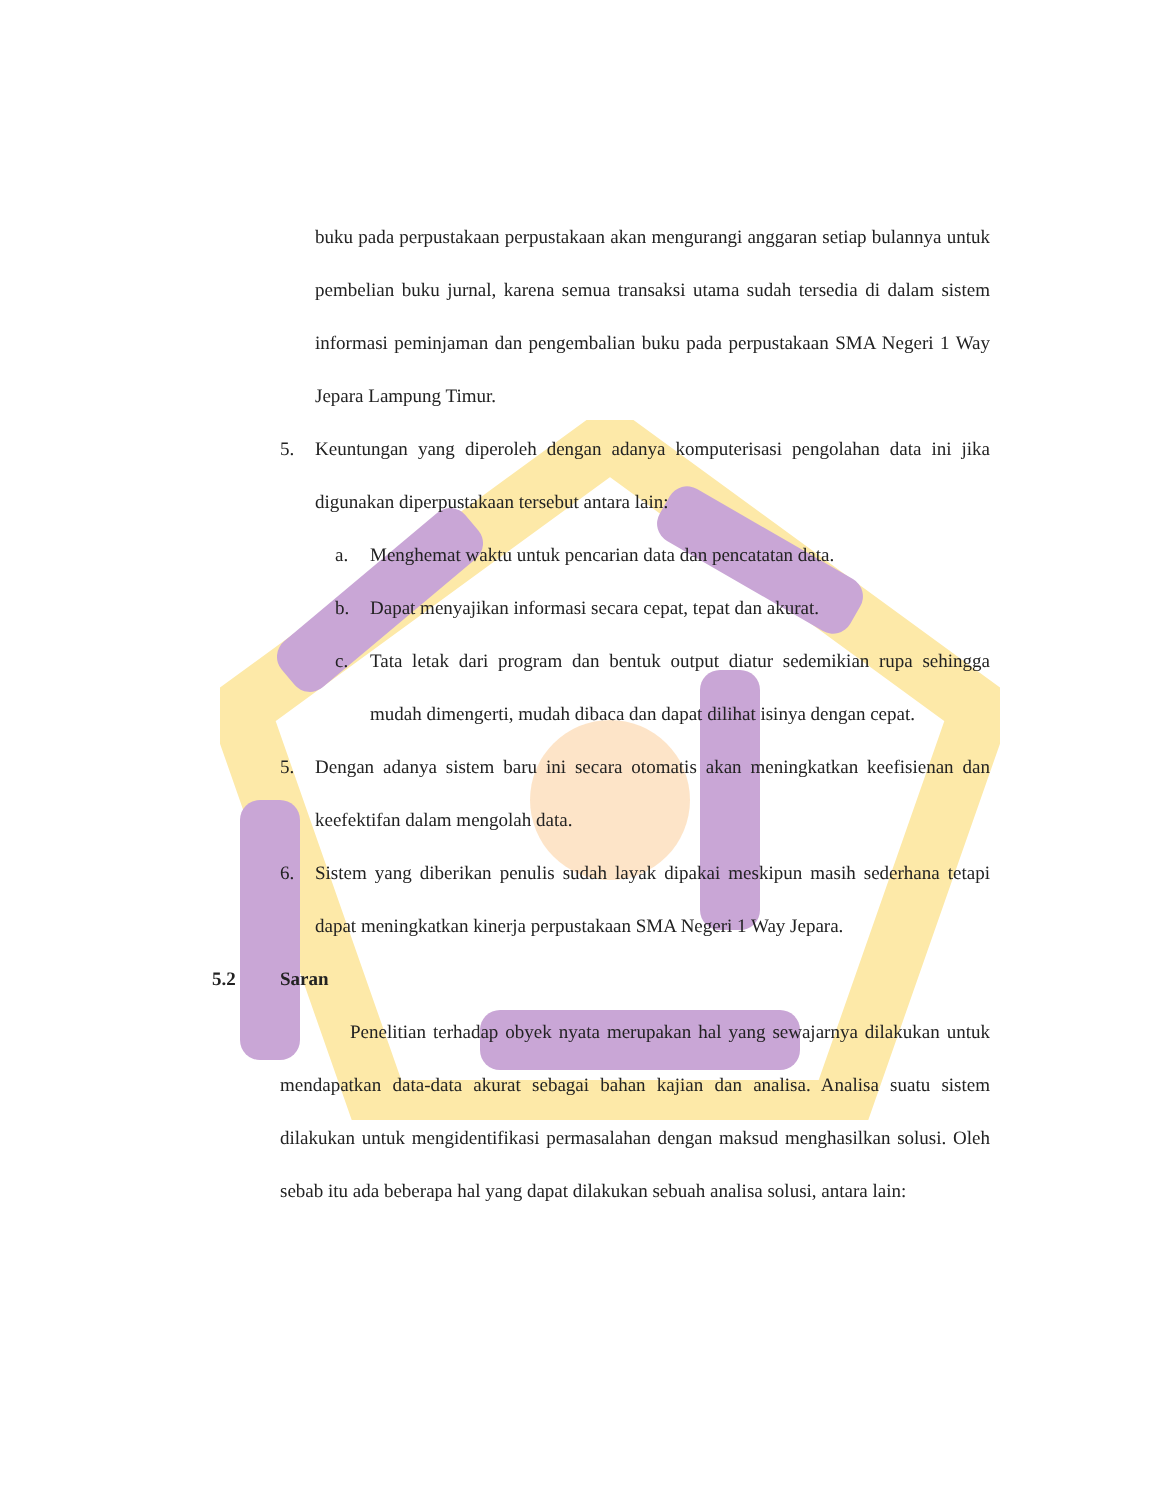buku pada perpustakaan perpustakaan akan mengurangi anggaran setiap bulannya untuk pembelian buku jurnal, karena semua transaksi utama sudah tersedia di dalam sistem informasi peminjaman dan pengembalian buku pada perpustakaan SMA Negeri 1 Way Jepara Lampung Timur.
5. Keuntungan yang diperoleh dengan adanya komputerisasi pengolahan data ini jika digunakan diperpustakaan tersebut antara lain:
a. Menghemat waktu untuk pencarian data dan pencatatan data.
b. Dapat menyajikan informasi secara cepat, tepat dan akurat.
c. Tata letak dari program dan bentuk output diatur sedemikian rupa sehingga mudah dimengerti, mudah dibaca dan dapat dilihat isinya dengan cepat.
5. Dengan adanya sistem baru ini secara otomatis akan meningkatkan keefisienan dan keefektifan dalam mengolah data.
6. Sistem yang diberikan penulis sudah layak dipakai meskipun masih sederhana tetapi dapat meningkatkan kinerja perpustakaan SMA Negeri 1 Way Jepara.
5.2 Saran
Penelitian terhadap obyek nyata merupakan hal yang sewajarnya dilakukan untuk mendapatkan data-data akurat sebagai bahan kajian dan analisa. Analisa suatu sistem dilakukan untuk mengidentifikasi permasalahan dengan maksud menghasilkan solusi. Oleh sebab itu ada beberapa hal yang dapat dilakukan sebuah analisa solusi, antara lain: